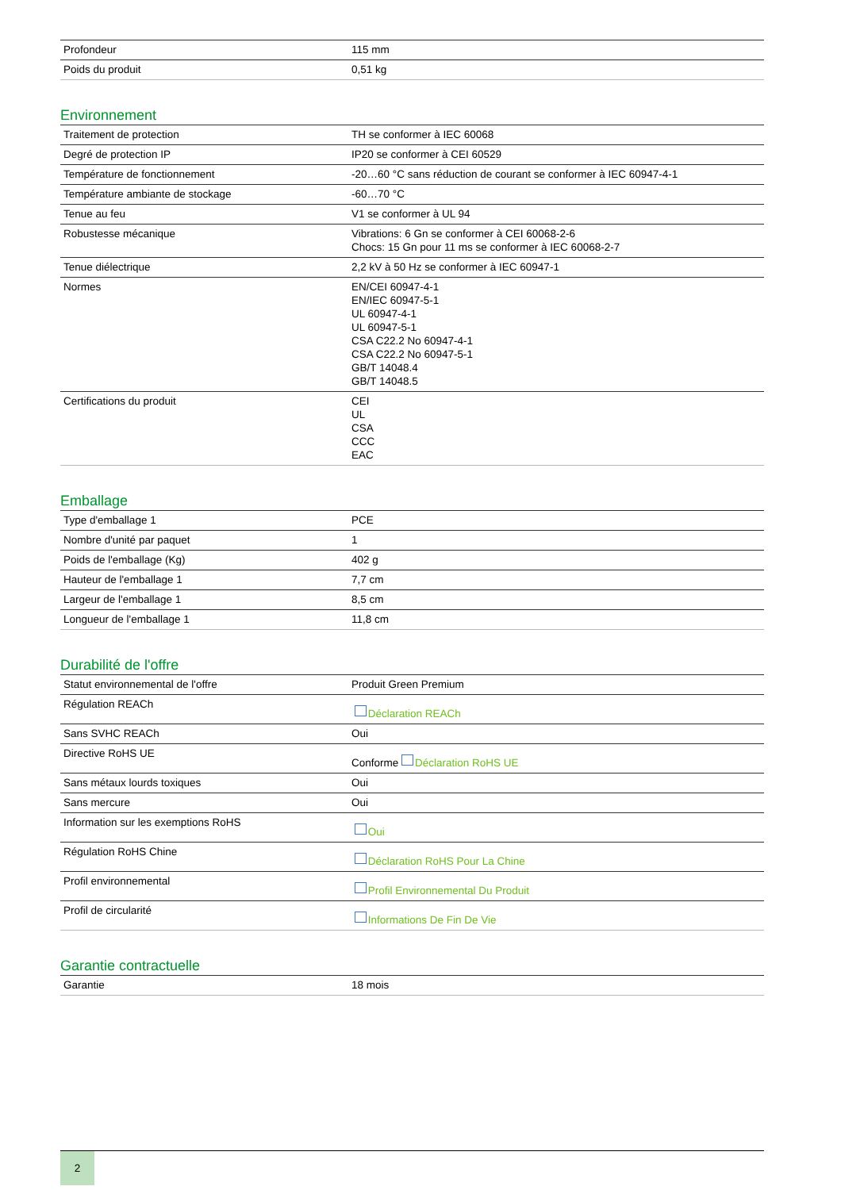| Profondeur | 115 mm |
| Poids du produit | 0,51 kg |
Environnement
| Traitement de protection | TH se conformer à IEC 60068 |
| Degré de protection IP | IP20 se conformer à CEI 60529 |
| Température de fonctionnement | -20…60 °C sans réduction de courant se conformer à IEC 60947-4-1 |
| Température ambiante de stockage | -60…70 °C |
| Tenue au feu | V1 se conformer à UL 94 |
| Robustesse mécanique | Vibrations: 6 Gn se conformer à CEI 60068-2-6 Chocs: 15 Gn pour 11 ms se conformer à IEC 60068-2-7 |
| Tenue diélectrique | 2,2 kV à 50 Hz se conformer à IEC 60947-1 |
| Normes | EN/CEI 60947-4-1 EN/IEC 60947-5-1 UL 60947-4-1 UL 60947-5-1 CSA C22.2 No 60947-4-1 CSA C22.2 No 60947-5-1 GB/T 14048.4 GB/T 14048.5 |
| Certifications du produit | CEI UL CSA CCC EAC |
Emballage
| Type d'emballage 1 | PCE |
| Nombre d'unité par paquet | 1 |
| Poids de l'emballage (Kg) | 402 g |
| Hauteur de l'emballage 1 | 7,7 cm |
| Largeur de l'emballage 1 | 8,5 cm |
| Longueur de l'emballage 1 | 11,8 cm |
Durabilité de l'offre
| Statut environnemental de l'offre | Produit Green Premium |
| Régulation REACh | Déclaration REACh |
| Sans SVHC REACh | Oui |
| Directive RoHS UE | Conforme Déclaration RoHS UE |
| Sans métaux lourds toxiques | Oui |
| Sans mercure | Oui |
| Information sur les exemptions RoHS | Oui |
| Régulation RoHS Chine | Déclaration RoHS Pour La Chine |
| Profil environnemental | Profil Environnemental Du Produit |
| Profil de circularité | Informations De Fin De Vie |
Garantie contractuelle
| Garantie | 18 mois |
2